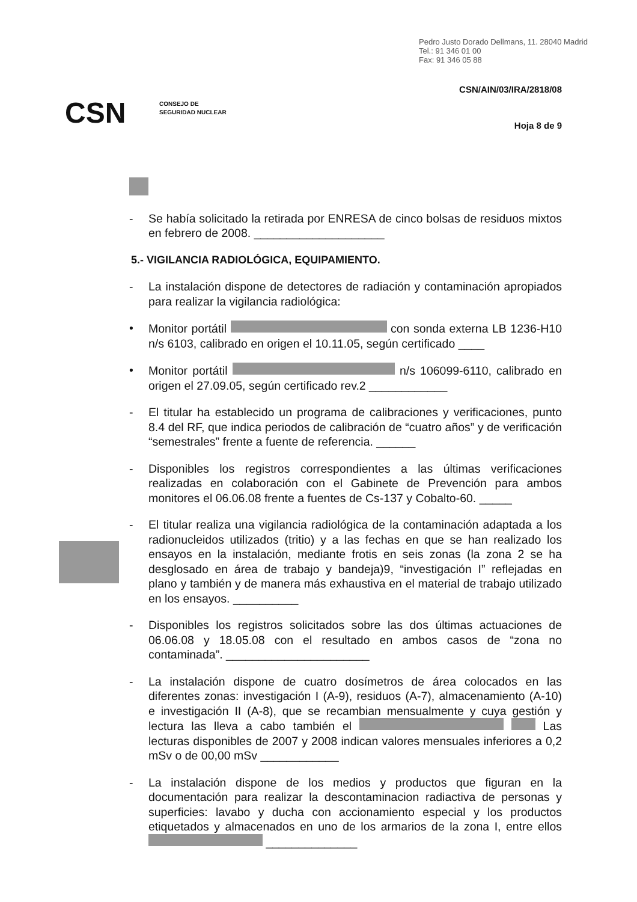Pedro Justo Dorado Dellmans, 11. 28040 Madrid
Tel.: 91 346 01 00
Fax: 91 346 05 88
CSN/AIN/03/IRA/2818/08
CSN
CONSEJO DE
SEGURIDAD NUCLEAR
Hoja 8 de 9
- Se había solicitado la retirada por ENRESA de cinco bolsas de residuos mixtos en febrero de 2008. ____________________
5.- VIGILANCIA RADIOLÓGICA, EQUIPAMIENTO.
- La instalación dispone de detectores de radiación y contaminación apropiados para realizar la vigilancia radiológica:
• Monitor portátil con sonda externa LB 1236-H10 n/s 6103, calibrado en origen el 10.11.05, según certificado ____
• Monitor portátil n/s 106099-6110, calibrado en origen el 27.09.05, según certificado rev.2 ____________
- El titular ha establecido un programa de calibraciones y verificaciones, punto 8.4 del RF, que indica periodos de calibración de “cuatro años” y de verificación “semestrales” frente a fuente de referencia. ______
- Disponibles los registros correspondientes a las últimas verificaciones realizadas en colaboración con el Gabinete de Prevención para ambos monitores el 06.06.08 frente a fuentes de Cs-137 y Cobalto-60. _____
- El titular realiza una vigilancia radiológica de la contaminación adaptada a los radionucleidos utilizados (tritio) y a las fechas en que se han realizado los ensayos en la instalación, mediante frotis en seis zonas (la zona 2 se ha desglosado en área de trabajo y bandeja)9, “investigación I” reflejadas en plano y también y de manera más exhaustiva en el material de trabajo utilizado en los ensayos. __________
- Disponibles los registros solicitados sobre las dos últimas actuaciones de 06.06.08 y 18.05.08 con el resultado en ambos casos de “zona no contaminada”. ______________________
- La instalación dispone de cuatro dosímetros de área colocados en las diferentes zonas: investigación I (A-9), residuos (A-7), almacenamiento (A-10) e investigación II (A-8), que se recambian mensualmente y cuya gestión y lectura las lleva a cabo también el Las lecturas disponibles de 2007 y 2008 indican valores mensuales inferiores a 0,2 mSv o de 00,00 mSv ____________
- La instalación dispone de los medios y productos que figuran en la documentación para realizar la descontaminacion radiactiva de personas y superficies: lavabo y ducha con accionamiento especial y los productos etiquetados y almacenados en uno de los armarios de la zona I, entre ellos ______________